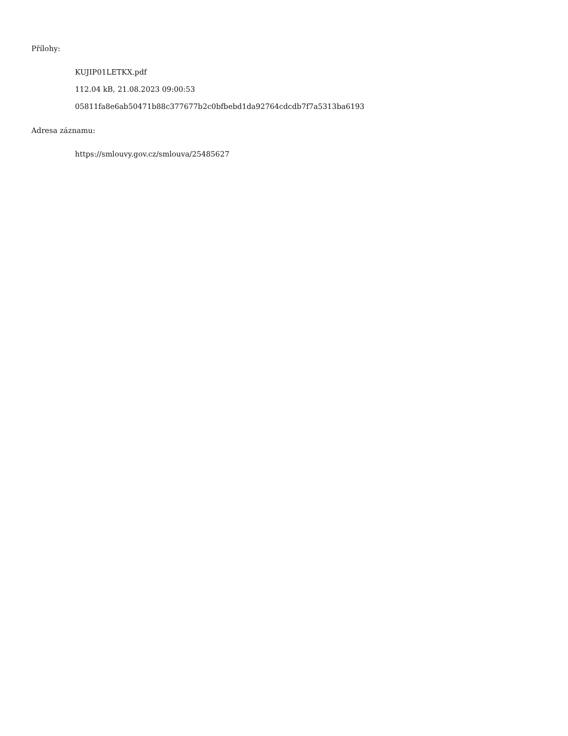Přílohy:
KUJIP01LETKX.pdf
112.04 kB, 21.08.2023 09:00:53
05811fa8e6ab50471b88c377677b2c0bfbebd1da92764cdcdb7f7a5313ba6193
Adresa záznamu:
https://smlouvy.gov.cz/smlouva/25485627